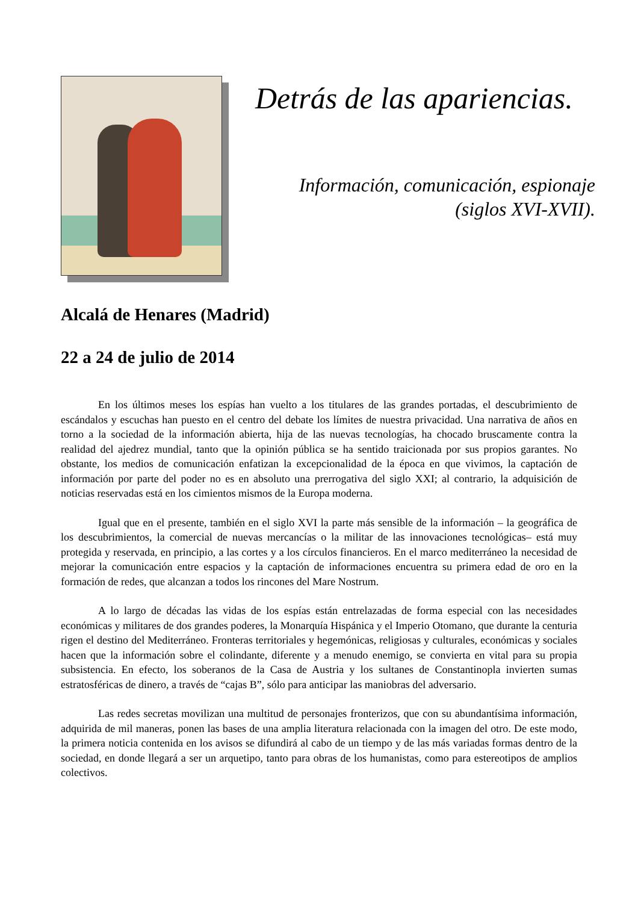Detrás de las apariencias.
Información, comunicación, espionaje
(siglos XVI-XVII).
Alcalá de Henares (Madrid)
22 a 24 de julio de 2014
En los últimos meses los espías han vuelto a los titulares de las grandes portadas, el descubrimiento de escándalos y escuchas han puesto en el centro del debate los límites de nuestra privacidad. Una narrativa de años en torno a la sociedad de la información abierta, hija de las nuevas tecnologías, ha chocado bruscamente contra la realidad del ajedrez mundial, tanto que la opinión pública se ha sentido traicionada por sus propios garantes. No obstante, los medios de comunicación enfatizan la excepcionalidad de la época en que vivimos, la captación de información por parte del poder no es en absoluto una prerrogativa del siglo XXI; al contrario, la adquisición de noticias reservadas está en los cimientos mismos de la Europa moderna.
Igual que en el presente, también en el siglo XVI la parte más sensible de la información – la geográfica de los descubrimientos, la comercial de nuevas mercancías o la militar de las innovaciones tecnológicas– está muy protegida y reservada, en principio, a las cortes y a los círculos financieros. En el marco mediterráneo la necesidad de mejorar la comunicación entre espacios y la captación de informaciones encuentra su primera edad de oro en la formación de redes, que alcanzan a todos los rincones del Mare Nostrum.
A lo largo de décadas las vidas de los espías están entrelazadas de forma especial con las necesidades económicas y militares de dos grandes poderes, la Monarquía Hispánica y el Imperio Otomano, que durante la centuria rigen el destino del Mediterráneo. Fronteras territoriales y hegemónicas, religiosas y culturales, económicas y sociales hacen que la información sobre el colindante, diferente y a menudo enemigo, se convierta en vital para su propia subsistencia. En efecto, los soberanos de la Casa de Austria y los sultanes de Constantinopla invierten sumas estratosféricas de dinero, a través de “cajas B”, sólo para anticipar las maniobras del adversario.
Las redes secretas movilizan una multitud de personajes fronterizos, que con su abundantísima información, adquirida de mil maneras, ponen las bases de una amplia literatura relacionada con la imagen del otro. De este modo, la primera noticia contenida en los avisos se difundirá al cabo de un tiempo y de las más variadas formas dentro de la sociedad, en donde llegará a ser un arquetipo, tanto para obras de los humanistas, como para estereotipos de amplios colectivos.